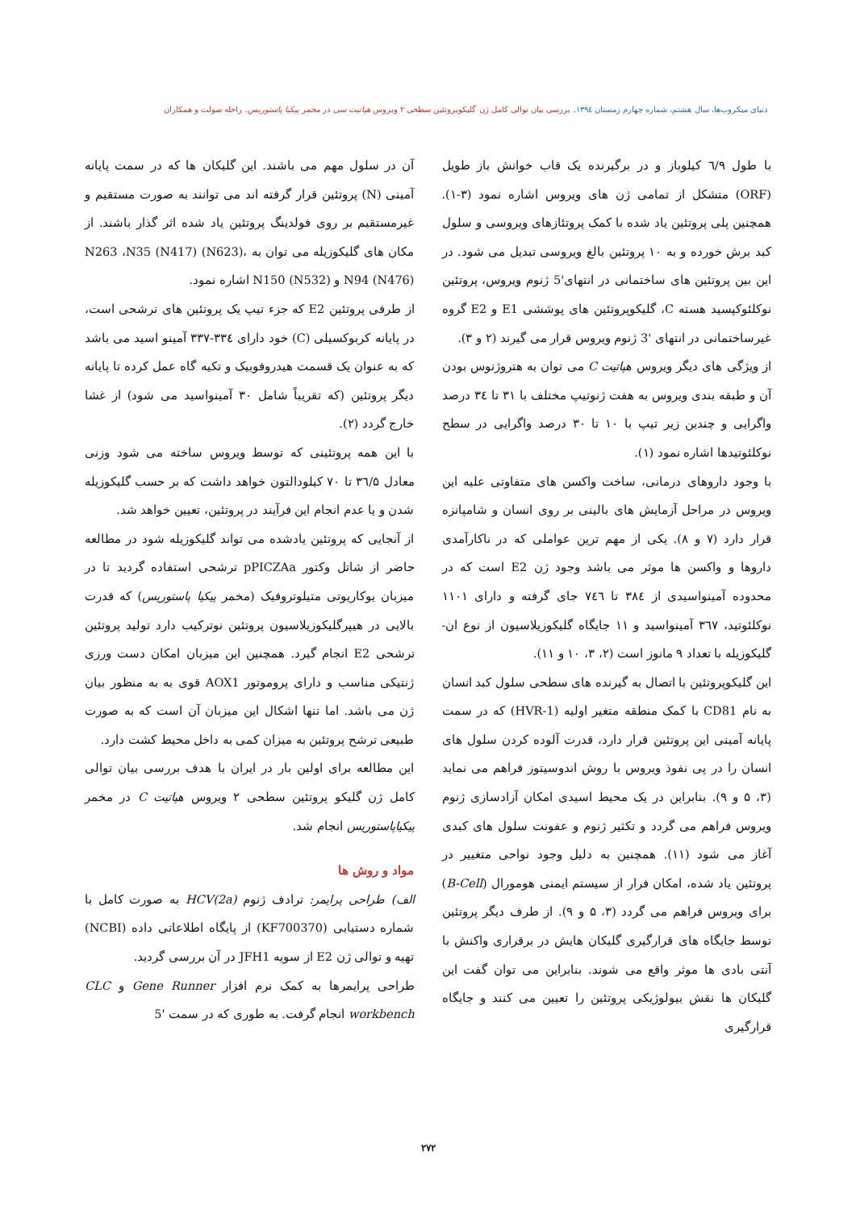دنیای میکروب‌ها، سال هشتم، شماره چهارم زمستان ۱۳۹٤. بررسی بیان توالی کامل ژن گلیکوپروتئین سطحی ۲ ویروس هپاتیت سی در مخمر پیکیا پاستوریس. راحله صولت و همکاران
با طول ٦/۹ کیلوباز و در برگیرنده یک قاب خوانش باز طویل (ORF) متشکل از تمامی ژن های ویروس اشاره نمود (۳-۱). همچنین پلی پروتئین یاد شده با کمک پروتئازهای ویروسی و سلول کبد برش خورده و به ۱۰ پروتئین بالغ ویروسی تبدیل می شود. در این بین پروتئین های ساختمانی در انتهای'5 ژنوم ویروس، پروتئین نوکلئوکپسید هسته C، گلیکوپروتئین های پوششی E1 و E2 گروه غیرساختمانی در انتهای '3 ژنوم ویروس قرار می گیرند (۲ و ۳).
از ویژگی های دیگر ویروس هپاتیت C می توان به هتروژنوس بودن آن و طبقه بندی ویروس به هفت ژنوتیپ مختلف با ۳۱ تا ۳٤ درصد واگرایی و چندین زیر تیپ با ۱۰ تا ۳۰ درصد واگرایی در سطح نوکلئوتیدها اشاره نمود (۱).
با وجود داروهای درمانی، ساخت واکسن های متفاوتی علیه این ویروس در مراحل آزمایش های بالینی بر روی انسان و شامپانزه قرار دارد (۷ و ۸). یکی از مهم ترین عواملی که در ناکارآمدی داروها و واکسن ها موثر می باشد وجود ژن E2 است که در محدوده آمینواسیدی از ۳۸٤ تا ۷٤٦ جای گرفته و دارای ۱۱۰۱ نوکلئوتید، ۳٦۷ آمینواسید و ۱۱ جایگاه گلیکوزیلاسیون از نوع ان-گلیکوزیله با تعداد ۹ مانوز است (۲، ۳، ۱۰ و ۱۱).
این گلیکوپروتئین با اتصال به گیرنده های سطحی سلول کبد انسان به نام CD81 با کمک منطقه متغیر اولیه (HVR-1) که در سمت پایانه آمینی این پروتئین قرار دارد، قدرت آلوده کردن سلول های انسان را در پی نفوذ ویروس با روش اندوسیتوز فراهم می نماید (۳، ۵ و ۹). بنابراین در یک محیط اسیدی امکان آزادسازی ژنوم ویروس فراهم می گردد و تکثیر ژنوم و عفونت سلول های کبدی آغاز می شود (۱۱). همچنین به دلیل وجود نواحی متغییر در پروتئین یاد شده، امکان فرار از سیستم ایمنی هومورال (B-Cell) برای ویروس فراهم می گردد (۳، ۵ و ۹). از طرف دیگر پروتئین توسط جایگاه های قرارگیری گلیکان هایش در برقراری واکنش با آنتی بادی ها موثر واقع می شوند. بنابراین می توان گفت این گلیکان ها نقش بیولوژیکی پروتئین را تعیین می کنند و جایگاه قرارگیری
آن در سلول مهم می باشند. این گلیکان ها که در سمت پایانه آمینی (N) پروتئین قرار گرفته اند می توانند به صورت مستقیم و غیرمستقیم بر روی فولدینگ پروتئین یاد شده اثر گذار باشند. از مکان های گلیکوزیله می توان به N263 ،N35 (N417) (N623)، N94 (N476) و N150 (N532) اشاره نمود.
از طرفی پروتئین E2 که جزء تیپ یک پروتئین های ترشحی است، در پایانه کربوکسیلی (C) خود دارای ۳۳٤-۳۳۷ آمینو اسید می باشد که به عنوان یک قسمت هیدروفوبیک و تکیه گاه عمل کرده تا پایانه دیگر پروتئین (که تقریباً شامل ۳۰ آمینواسید می شود) از غشا خارج گردد (۲).
با این همه پروتئینی که توسط ویروس ساخته می شود وزنی معادل ۳٦/۵ تا ۷۰ کیلودالتون خواهد داشت که بر حسب گلیکوزیله شدن و یا عدم انجام این فرآیند در پروتئین، تعیین خواهد شد.
از آنجایی که پروتئین یادشده می تواند گلیکوزیله شود در مطالعه حاضر از شاتل وکتور pPICZAa ترشحی استفاده گردید تا در میزبان یوکاریوتی متیلوتروفیک (مخمر پیکیا پاستوریس) که قدرت بالایی در هیپرگلیکوزیلاسیون پروتئین نوترکیب دارد تولید پروتئین ترشحی E2 انجام گیرد. همچنین این میزبان امکان دست ورزی ژنتیکی مناسب و دارای پروموتور AOX1 قوی به به منظور بیان ژن می باشد. اما تنها اشکال این میزبان آن است که به صورت طبیعی ترشح پروتئین به میزان کمی به داخل محیط کشت دارد.
این مطالعه برای اولین بار در ایران با هدف بررسی بیان توالی کامل ژن گلیکو پروتئین سطحی ۲ ویروس هپاتیت C در مخمر پیکیاپاستوریس انجام شد.
مواد و روش ها
الف) طراحی پرایمر: ترادف ژنوم HCV(2a) به صورت کامل با شماره دستیابی (KF700370) از پایگاه اطلاعاتی داده (NCBI) تهیه و توالی ژن E2 از سویه JFH1 در آن بررسی گردید.
طراحی پرایمرها به کمک نرم افزار Gene Runner و CLC workbench انجام گرفت. به طوری که در سمت '5
۲۷۲